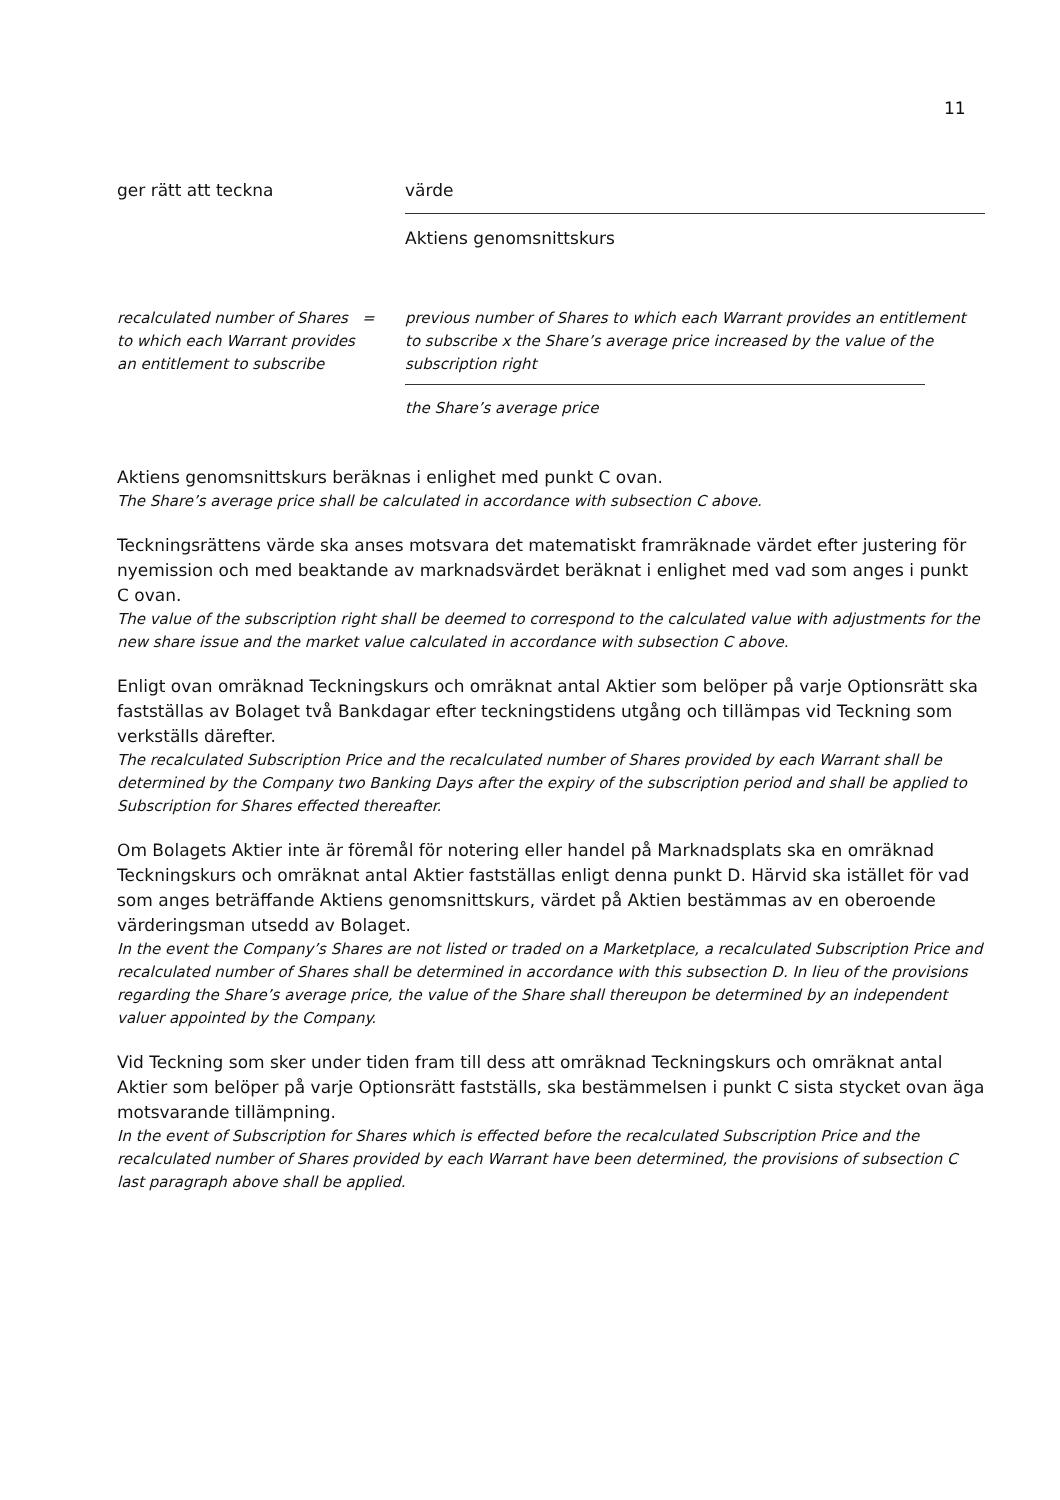11
ger rätt att teckna värde
Aktiens genomsnittskurs
recalculated number of Shares to which each Warrant provides an entitlement to subscribe
= previous number of Shares to which each Warrant provides an entitlement to subscribe x the Share’s average price increased by the value of the subscription right
the Share’s average price
Aktiens genomsnittskurs beräknas i enlighet med punkt C ovan.
The Share’s average price shall be calculated in accordance with subsection C above.
Teckningsrättens värde ska anses motsvara det matematiskt framräknade värdet efter justering för nyemission och med beaktande av marknadsvärdet beräknat i enlighet med vad som anges i punkt C ovan.
The value of the subscription right shall be deemed to correspond to the calculated value with adjustments for the new share issue and the market value calculated in accordance with subsection C above.
Enligt ovan omräknad Teckningskurs och omräknat antal Aktier som belöper på varje Optionsrätt ska fastställas av Bolaget två Bankdagar efter teckningstidens utgång och tillämpas vid Teckning som verkställs därefter.
The recalculated Subscription Price and the recalculated number of Shares provided by each Warrant shall be determined by the Company two Banking Days after the expiry of the subscription period and shall be applied to Subscription for Shares effected thereafter.
Om Bolagets Aktier inte är föremål för notering eller handel på Marknadsplats ska en omräknad Teckningskurs och omräknat antal Aktier fastställas enligt denna punkt D. Härvid ska istället för vad som anges beträffande Aktiens genomsnittskurs, värdet på Aktien bestämmas av en oberoende värderingsman utsedd av Bolaget.
In the event the Company’s Shares are not listed or traded on a Marketplace, a recalculated Subscription Price and recalculated number of Shares shall be determined in accordance with this subsection D. In lieu of the provisions regarding the Share’s average price, the value of the Share shall thereupon be determined by an independent valuer appointed by the Company.
Vid Teckning som sker under tiden fram till dess att omräknad Teckningskurs och omräknat antal Aktier som belöper på varje Optionsrätt fastställs, ska bestämmelsen i punkt C sista stycket ovan äga motsvarande tillämpning.
In the event of Subscription for Shares which is effected before the recalculated Subscription Price and the recalculated number of Shares provided by each Warrant have been determined, the provisions of subsection C last paragraph above shall be applied.